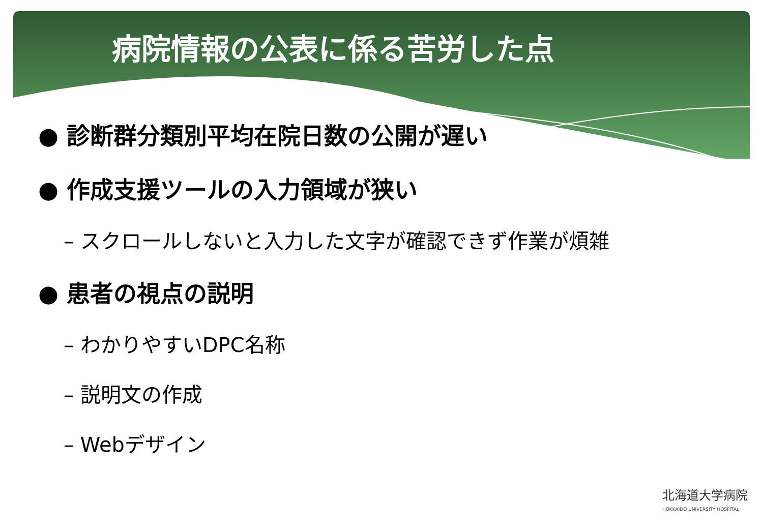病院情報の公表に係る苦労した点
● 診断群分類別平均在院日数の公開が遅い
● 作成支援ツールの入力領域が狭い
– スクロールしないと入力した文字が確認できず作業が煩雑
● 患者の視点の説明
– わかりやすいDPC名称
– 説明文の作成
– Webデザイン
北海道大学病院
HOKKAIDO UNIVERSITY HOSPITAL